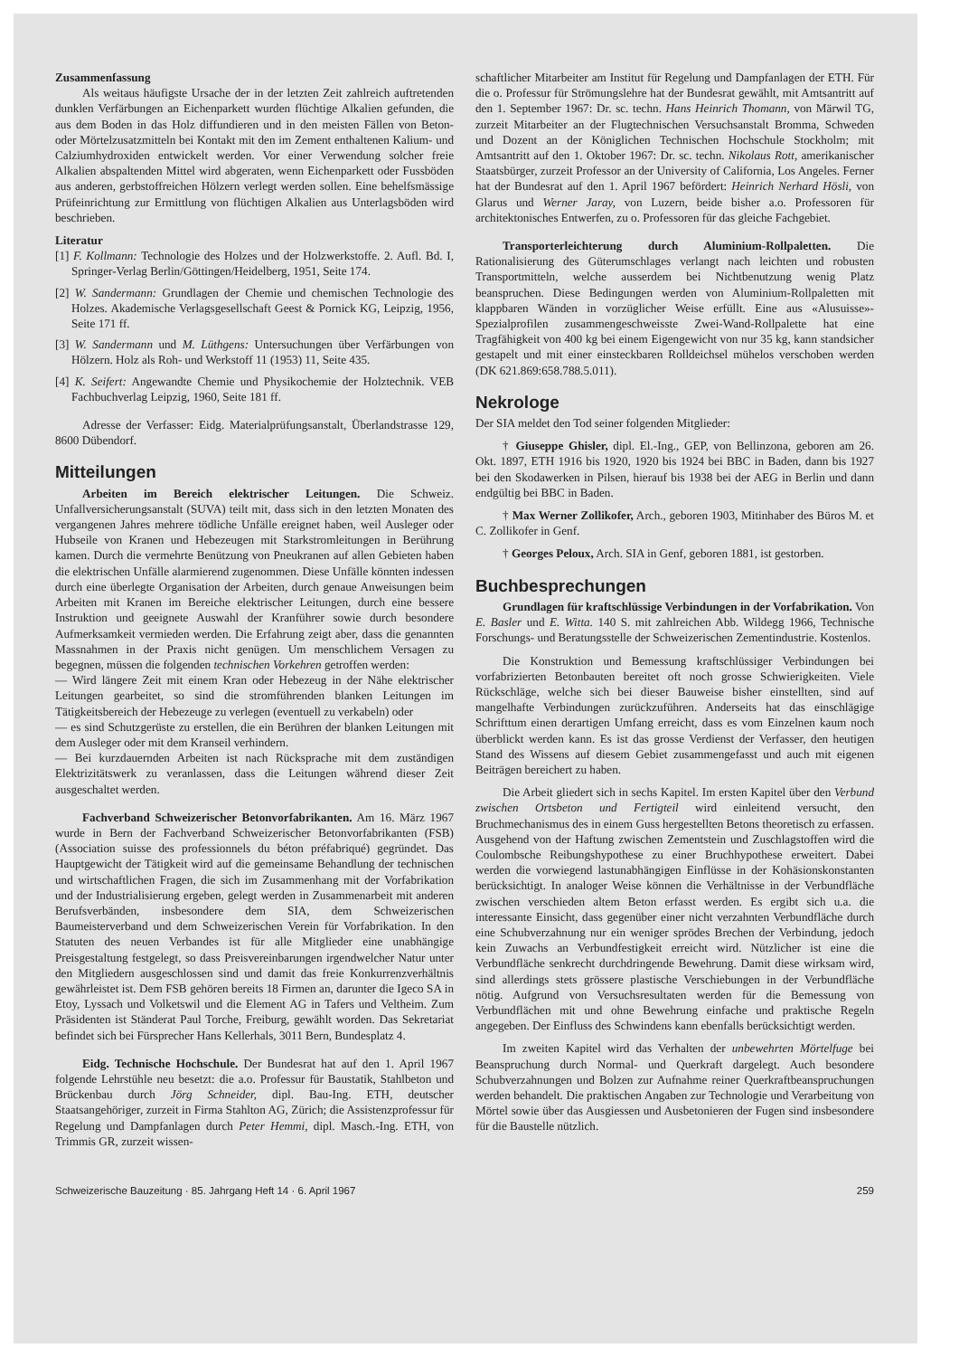Zusammenfassung
Als weitaus häufigste Ursache der in der letzten Zeit zahlreich auftretenden dunklen Verfärbungen an Eichenparkett wurden flüchtige Alkalien gefunden, die aus dem Boden in das Holz diffundieren und in den meisten Fällen von Beton- oder Mörtelzusatzmitteln bei Kontakt mit den im Zement enthaltenen Kalium- und Calziumhydroxiden entwickelt werden. Vor einer Verwendung solcher freie Alkalien abspaltenden Mittel wird abgeraten, wenn Eichenparkett oder Fussböden aus anderen, gerbstoffreichen Hölzern verlegt werden sollen. Eine behelfsmässige Prüfeinrichtung zur Ermittlung von flüchtigen Alkalien aus Unterlagsböden wird beschrieben.
Literatur
[1] F. Kollmann: Technologie des Holzes und der Holzwerkstoffe. 2. Aufl. Bd. I, Springer-Verlag Berlin/Göttingen/Heidelberg, 1951, Seite 174.
[2] W. Sandermann: Grundlagen der Chemie und chemischen Technologie des Holzes. Akademische Verlagsgesellschaft Geest & Pornick KG, Leipzig, 1956, Seite 171 ff.
[3] W. Sandermann und M. Lüthgens: Untersuchungen über Verfärbungen von Hölzern. Holz als Roh- und Werkstoff 11 (1953) 11, Seite 435.
[4] K. Seifert: Angewandte Chemie und Physikochemie der Holztechnik. VEB Fachbuchverlag Leipzig, 1960, Seite 181 ff.
Adresse der Verfasser: Eidg. Materialprüfungsanstalt, Überlandstrasse 129, 8600 Dübendorf.
Mitteilungen
Arbeiten im Bereich elektrischer Leitungen. Die Schweiz. Unfallversicherungsanstalt (SUVA) teilt mit, dass sich in den letzten Monaten des vergangenen Jahres mehrere tödliche Unfälle ereignet haben, weil Ausleger oder Hubseile von Kranen und Hebezeugen mit Starkstromleitungen in Berührung kamen. Durch die vermehrte Benützung von Pneukranen auf allen Gebieten haben die elektrischen Unfälle alarmierend zugenommen. Diese Unfälle könnten indessen durch eine überlegte Organisation der Arbeiten, durch genaue Anweisungen beim Arbeiten mit Kranen im Bereiche elektrischer Leitungen, durch eine bessere Instruktion und geeignete Auswahl der Kranführer sowie durch besondere Aufmerksamkeit vermieden werden. Die Erfahrung zeigt aber, dass die genannten Massnahmen in der Praxis nicht genügen. Um menschlichem Versagen zu begegnen, müssen die folgenden technischen Vorkehren getroffen werden:
— Wird längere Zeit mit einem Kran oder Hebezeug in der Nähe elektrischer Leitungen gearbeitet, so sind die stromführenden blanken Leitungen im Tätigkeitsbereich der Hebezeuge zu verlegen (eventuell zu verkabeln) oder
— es sind Schutzgerüste zu erstellen, die ein Berühren der blanken Leitungen mit dem Ausleger oder mit dem Kranseil verhindern.
— Bei kurzdauernden Arbeiten ist nach Rücksprache mit dem zuständigen Elektrizitätswerk zu veranlassen, dass die Leitungen während dieser Zeit ausgeschaltet werden.
Fachverband Schweizerischer Betonvorfabrikanten. Am 16. März 1967 wurde in Bern der Fachverband Schweizerischer Betonvorfabrikanten (FSB) (Association suisse des professionnels du béton préfabriqué) gegründet. Das Hauptgewicht der Tätigkeit wird auf die gemeinsame Behandlung der technischen und wirtschaftlichen Fragen, die sich im Zusammenhang mit der Vorfabrikation und der Industrialisierung ergeben, gelegt werden in Zusammenarbeit mit anderen Berufsverbänden, insbesondere dem SIA, dem Schweizerischen Baumeisterverband und dem Schweizerischen Verein für Vorfabrikation. In den Statuten des neuen Verbandes ist für alle Mitglieder eine unabhängige Preisgestaltung festgelegt, so dass Preisvereinbarungen irgendwelcher Natur unter den Mitgliedern ausgeschlossen sind und damit das freie Konkurrenzverhältnis gewährleistet ist. Dem FSB gehören bereits 18 Firmen an, darunter die Igeco SA in Etoy, Lyssach und Volketswil und die Element AG in Tafers und Veltheim. Zum Präsidenten ist Ständerat Paul Torche, Freiburg, gewählt worden. Das Sekretariat befindet sich bei Fürsprecher Hans Kellerhals, 3011 Bern, Bundesplatz 4.
Eidg. Technische Hochschule. Der Bundesrat hat auf den 1. April 1967 folgende Lehrstühle neu besetzt: die a.o. Professur für Baustatik, Stahlbeton und Brückenbau durch Jörg Schneider, dipl. Bau-Ing. ETH, deutscher Staatsangehöriger, zurzeit in Firma Stahlton AG, Zürich; die Assistenzprofessur für Regelung und Dampfanlagen durch Peter Hemmi, dipl. Masch.-Ing. ETH, von Trimmis GR, zurzeit wissen-
schaftlicher Mitarbeiter am Institut für Regelung und Dampfanlagen der ETH. Für die o. Professur für Strömungslehre hat der Bundesrat gewählt, mit Amtsantritt auf den 1. September 1967: Dr. sc. techn. Hans Heinrich Thomann, von Märwil TG, zurzeit Mitarbeiter an der Flugtechnischen Versuchsanstalt Bromma, Schweden und Dozent an der Königlichen Technischen Hochschule Stockholm; mit Amtsantritt auf den 1. Oktober 1967: Dr. sc. techn. Nikolaus Rott, amerikanischer Staatsbürger, zurzeit Professor an der University of California, Los Angeles. Ferner hat der Bundesrat auf den 1. April 1967 befördert: Heinrich Nerhard Hösli, von Glarus und Werner Jaray, von Luzern, beide bisher a.o. Professoren für architektonisches Entwerfen, zu o. Professoren für das gleiche Fachgebiet.
Transporterleichterung durch Aluminium-Rollpaletten. Die Rationalisierung des Güterumschlages verlangt nach leichten und robusten Transportmitteln, welche ausserdem bei Nichtbenutzung wenig Platz beanspruchen. Diese Bedingungen werden von Aluminium-Rollpaletten mit klappbaren Wänden in vorzüglicher Weise erfüllt. Eine aus «Alusuisse»-Spezialprofilen zusammengeschweisste Zwei-Wand-Rollpalette hat eine Tragfähigkeit von 400 kg bei einem Eigengewicht von nur 35 kg, kann standsicher gestapelt und mit einer einsteckbaren Rolldeichsel mühelos verschoben werden (DK 621.869:658.788.5.011).
Nekrologe
Der SIA meldet den Tod seiner folgenden Mitglieder:
† Giuseppe Ghisler, dipl. El.-Ing., GEP, von Bellinzona, geboren am 26. Okt. 1897, ETH 1916 bis 1920, 1920 bis 1924 bei BBC in Baden, dann bis 1927 bei den Skodawerken in Pilsen, hierauf bis 1938 bei der AEG in Berlin und dann endgültig bei BBC in Baden.
† Max Werner Zollikofer, Arch., geboren 1903, Mitinhaber des Büros M. et C. Zollikofer in Genf.
† Georges Peloux, Arch. SIA in Genf, geboren 1881, ist gestorben.
Buchbesprechungen
Grundlagen für kraftschlüssige Verbindungen in der Vorfabrikation. Von E. Basler und E. Witta. 140 S. mit zahlreichen Abb. Wildegg 1966, Technische Forschungs- und Beratungsstelle der Schweizerischen Zementindustrie. Kostenlos.
Die Konstruktion und Bemessung kraftschlüssiger Verbindungen bei vorfabrizierten Betonbauten bereitet oft noch grosse Schwierigkeiten. Viele Rückschläge, welche sich bei dieser Bauweise bisher einstellten, sind auf mangelhafte Verbindungen zurückzuführen. Anderseits hat das einschlägige Schrifttum einen derartigen Umfang erreicht, dass es vom Einzelnen kaum noch überblickt werden kann. Es ist das grosse Verdienst der Verfasser, den heutigen Stand des Wissens auf diesem Gebiet zusammengefasst und auch mit eigenen Beiträgen bereichert zu haben.
Die Arbeit gliedert sich in sechs Kapitel. Im ersten Kapitel über den Verbund zwischen Ortsbeton und Fertigteil wird einleitend versucht, den Bruchmechanismus des in einem Guss hergestellten Betons theoretisch zu erfassen. Ausgehend von der Haftung zwischen Zementstein und Zuschlagstoffen wird die Coulombsche Reibungshypothese zu einer Bruchhypothese erweitert. Dabei werden die vorwiegend lastunabhängigen Einflüsse in der Kohäsionskonstanten berücksichtigt. In analoger Weise können die Verhältnisse in der Verbundfläche zwischen verschieden altem Beton erfasst werden. Es ergibt sich u.a. die interessante Einsicht, dass gegenüber einer nicht verzahnten Verbundfläche durch eine Schubverzahnung nur ein weniger sprödes Brechen der Verbindung, jedoch kein Zuwachs an Verbundfestigkeit erreicht wird. Nützlicher ist eine die Verbundfläche senkrecht durchdringende Bewehrung. Damit diese wirksam wird, sind allerdings stets grössere plastische Verschiebungen in der Verbundfläche nötig. Aufgrund von Versuchsresultaten werden für die Bemessung von Verbundflächen mit und ohne Bewehrung einfache und praktische Regeln angegeben. Der Einfluss des Schwindens kann ebenfalls berücksichtigt werden.
Im zweiten Kapitel wird das Verhalten der unbewehrten Mörtelfuge bei Beanspruchung durch Normal- und Querkraft dargelegt. Auch besondere Schubverzahnungen und Bolzen zur Aufnahme reiner Querkraftbeanspruchungen werden behandelt. Die praktischen Angaben zur Technologie und Verarbeitung von Mörtel sowie über das Ausgiessen und Ausbetonieren der Fugen sind insbesondere für die Baustelle nützlich.
Schweizerische Bauzeitung · 85. Jahrgang Heft 14 · 6. April 1967 259